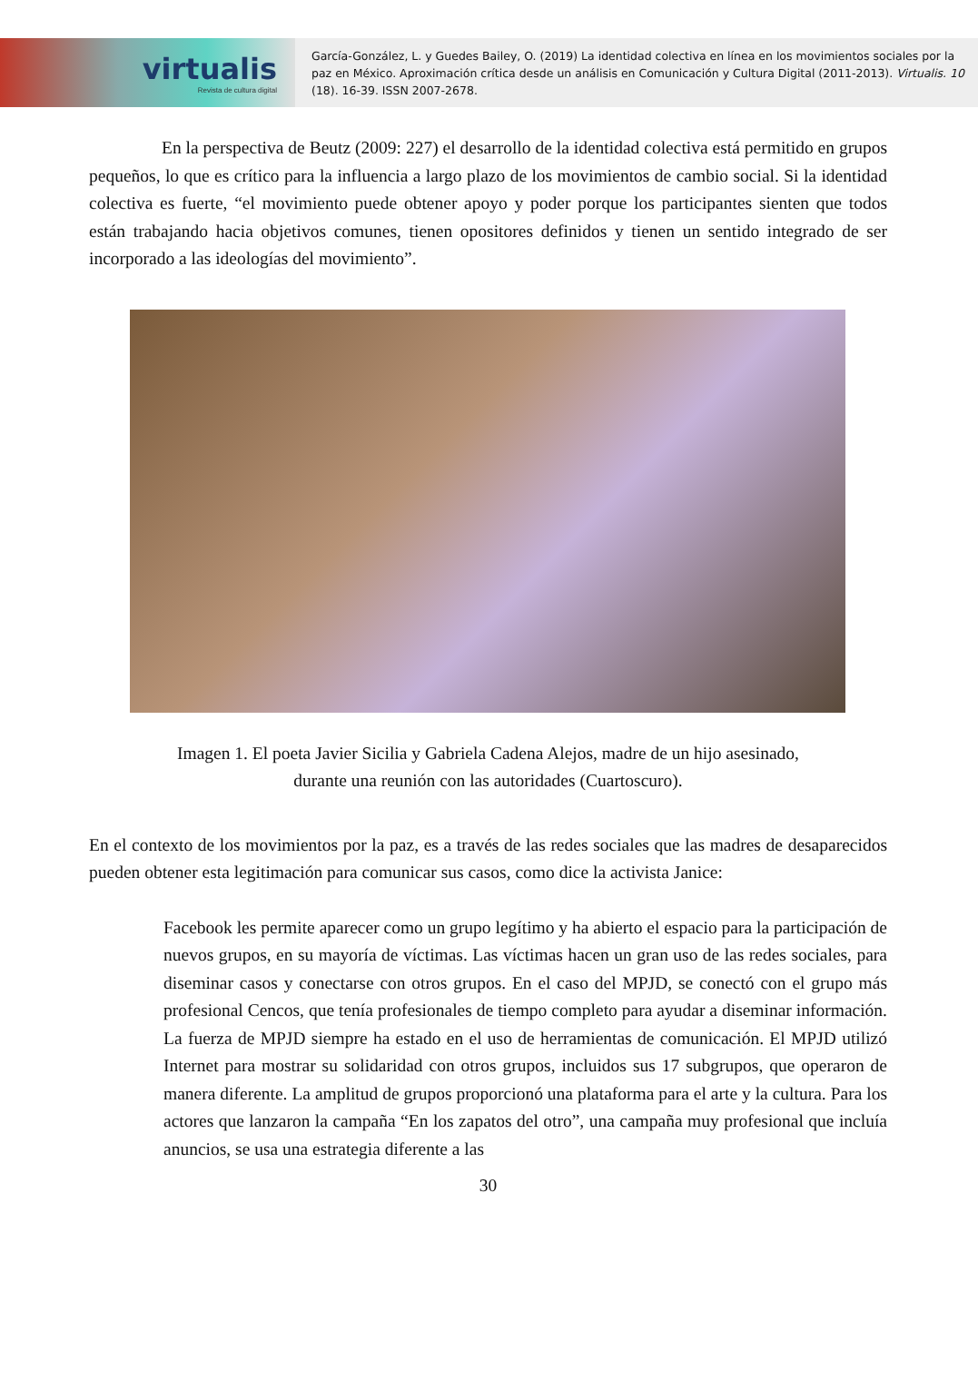virtualis
Revista de cultura digital
García-González, L. y Guedes Bailey, O. (2019) La identidad colectiva en línea en los movimientos sociales por la paz en México. Aproximación crítica desde un análisis en Comunicación y Cultura Digital (2011-2013). Virtualis. 10 (18). 16-39. ISSN 2007-2678.
En la perspectiva de Beutz (2009: 227) el desarrollo de la identidad colectiva está permitido en grupos pequeños, lo que es crítico para la influencia a largo plazo de los movimientos de cambio social. Si la identidad colectiva es fuerte, “el movimiento puede obtener apoyo y poder porque los participantes sienten que todos están trabajando hacia objetivos comunes, tienen opositores definidos y tienen un sentido integrado de ser incorporado a las ideologías del movimiento”.
Imagen 1. El poeta Javier Sicilia y Gabriela Cadena Alejos, madre de un hijo asesinado,
durante una reunión con las autoridades (Cuartoscuro).
En el contexto de los movimientos por la paz, es a través de las redes sociales que las madres de desaparecidos pueden obtener esta legitimación para comunicar sus casos, como dice la activista Janice:
Facebook les permite aparecer como un grupo legítimo y ha abierto el espacio para la participación de nuevos grupos, en su mayoría de víctimas. Las víctimas hacen un gran uso de las redes sociales, para diseminar casos y conectarse con otros grupos. En el caso del MPJD, se conectó con el grupo más profesional Cencos, que tenía profesionales de tiempo completo para ayudar a diseminar información. La fuerza de MPJD siempre ha estado en el uso de herramientas de comunicación. El MPJD utilizó Internet para mostrar su solidaridad con otros grupos, incluidos sus 17 subgrupos, que operaron de manera diferente. La amplitud de grupos proporcionó una plataforma para el arte y la cultura. Para los actores que lanzaron la campaña “En los zapatos del otro”, una campaña muy profesional que incluía anuncios, se usa una estrategia diferente a las
30